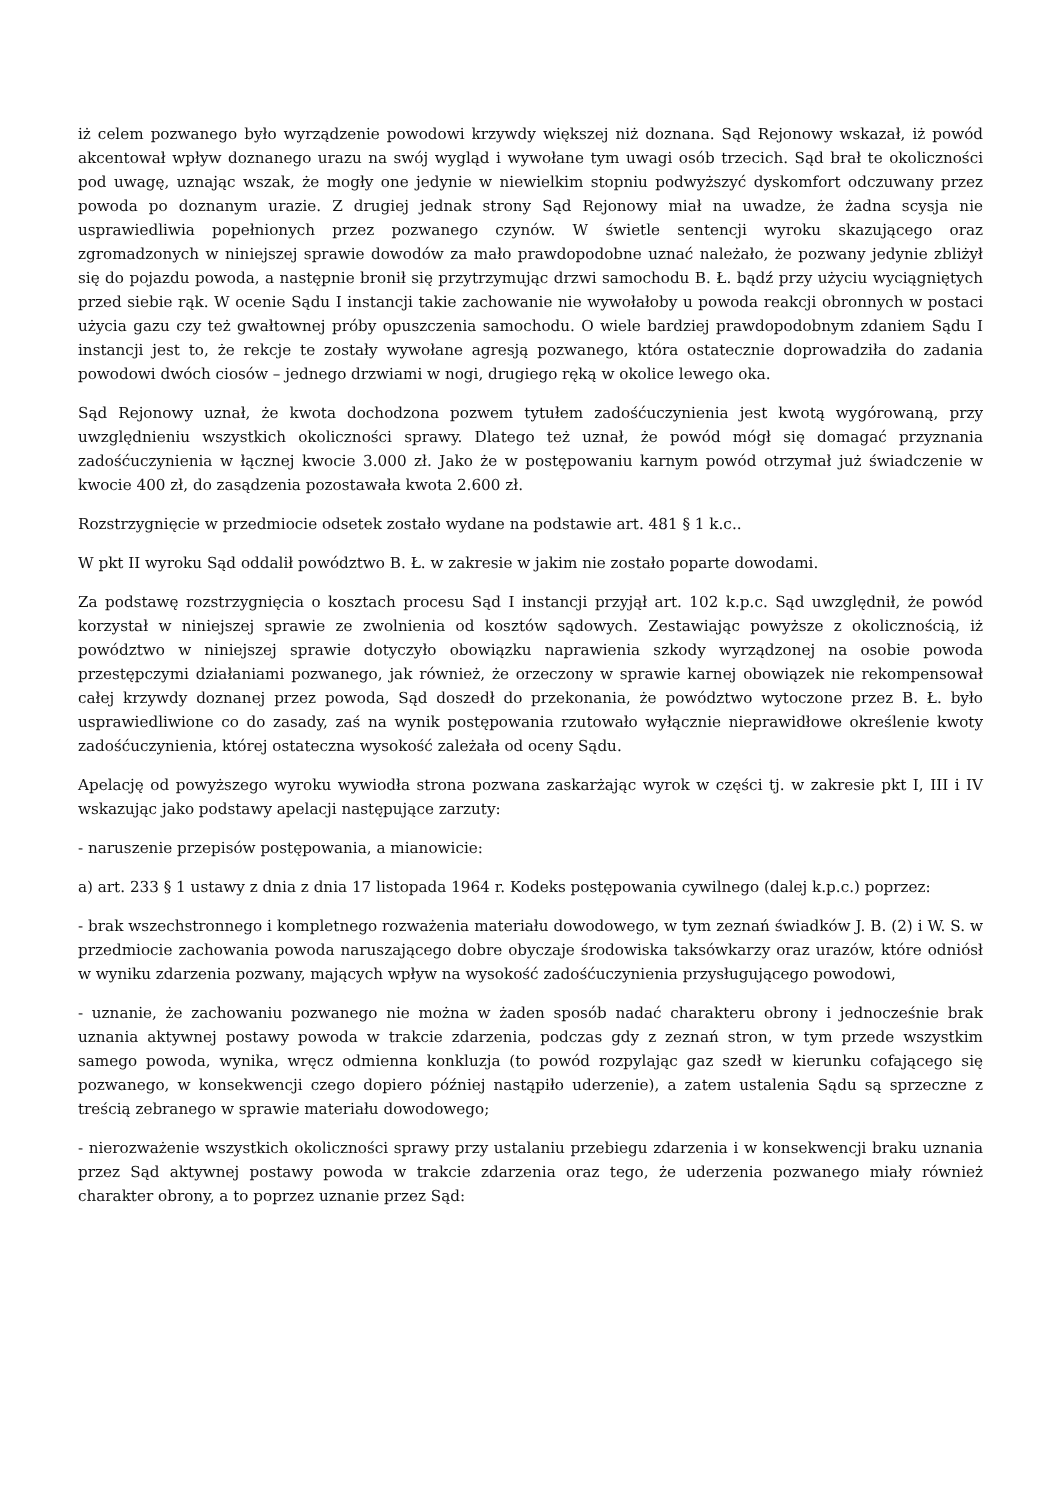iż celem pozwanego było wyrządzenie powodowi krzywdy większej niż doznana. Sąd Rejonowy wskazał, iż powód akcentował wpływ doznanego urazu na swój wygląd i wywołane tym uwagi osób trzecich. Sąd brał te okoliczności pod uwagę, uznając wszak, że mogły one jedynie w niewielkim stopniu podwyższyć dyskomfort odczuwany przez powoda po doznanym urazie. Z drugiej jednak strony Sąd Rejonowy miał na uwadze, że żadna scysja nie usprawiedliwia popełnionych przez pozwanego czynów. W świetle sentencji wyroku skazującego oraz zgromadzonych w niniejszej sprawie dowodów za mało prawdopodobne uznać należało, że pozwany jedynie zbliżył się do pojazdu powoda, a następnie bronił się przytrzymując drzwi samochodu B. Ł. bądź przy użyciu wyciągniętych przed siebie rąk. W ocenie Sądu I instancji takie zachowanie nie wywołałoby u powoda reakcji obronnych w postaci użycia gazu czy też gwałtownej próby opuszczenia samochodu. O wiele bardziej prawdopodobnym zdaniem Sądu I instancji jest to, że rekcje te zostały wywołane agresją pozwanego, która ostatecznie doprowadziła do zadania powodowi dwóch ciosów – jednego drzwiami w nogi, drugiego ręką w okolice lewego oka.
Sąd Rejonowy uznał, że kwota dochodzona pozwem tytułem zadośćuczynienia jest kwotą wygórowaną, przy uwzględnieniu wszystkich okoliczności sprawy. Dlatego też uznał, że powód mógł się domagać przyznania zadośćuczynienia w łącznej kwocie 3.000 zł. Jako że w postępowaniu karnym powód otrzymał już świadczenie w kwocie 400 zł, do zasądzenia pozostawała kwota 2.600 zł.
Rozstrzygnięcie w przedmiocie odsetek zostało wydane na podstawie art. 481 § 1 k.c..
W pkt II wyroku Sąd oddalił powództwo B. Ł. w zakresie w jakim nie zostało poparte dowodami.
Za podstawę rozstrzygnięcia o kosztach procesu Sąd I instancji przyjął art. 102 k.p.c. Sąd uwzględnił, że powód korzystał w niniejszej sprawie ze zwolnienia od kosztów sądowych. Zestawiając powyższe z okolicznością, iż powództwo w niniejszej sprawie dotyczyło obowiązku naprawienia szkody wyrządzonej na osobie powoda przestępczymi działaniami pozwanego, jak również, że orzeczony w sprawie karnej obowiązek nie rekompensował całej krzywdy doznanej przez powoda, Sąd doszedł do przekonania, że powództwo wytoczone przez B. Ł. było usprawiedliwione co do zasady, zaś na wynik postępowania rzutowało wyłącznie nieprawidłowe określenie kwoty zadośćuczynienia, której ostateczna wysokość zależała od oceny Sądu.
Apelację od powyższego wyroku wywiodła strona pozwana zaskarżając wyrok w części tj. w zakresie pkt I, III i IV wskazując jako podstawy apelacji następujące zarzuty:
- naruszenie przepisów postępowania, a mianowicie:
a) art. 233 § 1 ustawy z dnia z dnia 17 listopada 1964 r. Kodeks postępowania cywilnego (dalej k.p.c.) poprzez:
- brak wszechstronnego i kompletnego rozważenia materiału dowodowego, w tym zeznań świadków J. B. (2) i W. S. w przedmiocie zachowania powoda naruszającego dobre obyczaje środowiska taksówkarzy oraz urazów, które odniósł w wyniku zdarzenia pozwany, mających wpływ na wysokość zadośćuczynienia przysługującego powodowi,
- uznanie, że zachowaniu pozwanego nie można w żaden sposób nadać charakteru obrony i jednocześnie brak uznania aktywnej postawy powoda w trakcie zdarzenia, podczas gdy z zeznań stron, w tym przede wszystkim samego powoda, wynika, wręcz odmienna konkluzja (to powód rozpylając gaz szedł w kierunku cofającego się pozwanego, w konsekwencji czego dopiero później nastąpiło uderzenie), a zatem ustalenia Sądu są sprzeczne z treścią zebranego w sprawie materiału dowodowego;
- nierozważenie wszystkich okoliczności sprawy przy ustalaniu przebiegu zdarzenia i w konsekwencji braku uznania przez Sąd aktywnej postawy powoda w trakcie zdarzenia oraz tego, że uderzenia pozwanego miały również charakter obrony, a to poprzez uznanie przez Sąd: